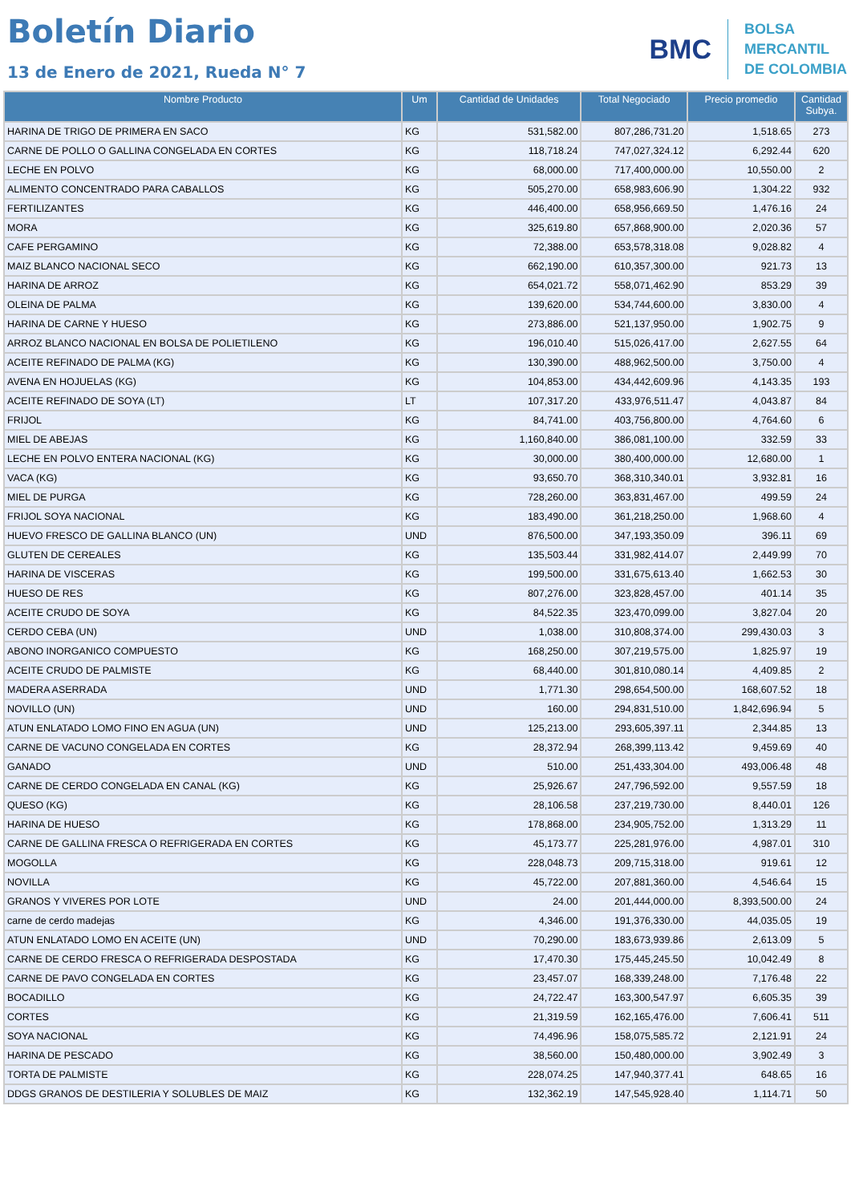Boletín Diario
13 de Enero de 2021, Rueda N° 7
BMC
BOLSA
MERCANTIL
DE COLOMBIA
| Nombre Producto | Um | Cantidad de Unidades | Total Negociado | Precio promedio | Cantidad Subya. |
| --- | --- | --- | --- | --- | --- |
| HARINA DE TRIGO DE PRIMERA EN SACO | KG | 531,582.00 | 807,286,731.20 | 1,518.65 | 273 |
| CARNE DE POLLO O GALLINA CONGELADA EN CORTES | KG | 118,718.24 | 747,027,324.12 | 6,292.44 | 620 |
| LECHE EN POLVO | KG | 68,000.00 | 717,400,000.00 | 10,550.00 | 2 |
| ALIMENTO CONCENTRADO PARA CABALLOS | KG | 505,270.00 | 658,983,606.90 | 1,304.22 | 932 |
| FERTILIZANTES | KG | 446,400.00 | 658,956,669.50 | 1,476.16 | 24 |
| MORA | KG | 325,619.80 | 657,868,900.00 | 2,020.36 | 57 |
| CAFE PERGAMINO | KG | 72,388.00 | 653,578,318.08 | 9,028.82 | 4 |
| MAIZ BLANCO NACIONAL SECO | KG | 662,190.00 | 610,357,300.00 | 921.73 | 13 |
| HARINA DE ARROZ | KG | 654,021.72 | 558,071,462.90 | 853.29 | 39 |
| OLEINA DE PALMA | KG | 139,620.00 | 534,744,600.00 | 3,830.00 | 4 |
| HARINA DE CARNE Y HUESO | KG | 273,886.00 | 521,137,950.00 | 1,902.75 | 9 |
| ARROZ BLANCO NACIONAL EN BOLSA DE POLIETILENO | KG | 196,010.40 | 515,026,417.00 | 2,627.55 | 64 |
| ACEITE REFINADO DE PALMA (KG) | KG | 130,390.00 | 488,962,500.00 | 3,750.00 | 4 |
| AVENA EN HOJUELAS (KG) | KG | 104,853.00 | 434,442,609.96 | 4,143.35 | 193 |
| ACEITE REFINADO DE SOYA (LT) | LT | 107,317.20 | 433,976,511.47 | 4,043.87 | 84 |
| FRIJOL | KG | 84,741.00 | 403,756,800.00 | 4,764.60 | 6 |
| MIEL DE ABEJAS | KG | 1,160,840.00 | 386,081,100.00 | 332.59 | 33 |
| LECHE EN POLVO ENTERA NACIONAL (KG) | KG | 30,000.00 | 380,400,000.00 | 12,680.00 | 1 |
| VACA (KG) | KG | 93,650.70 | 368,310,340.01 | 3,932.81 | 16 |
| MIEL DE PURGA | KG | 728,260.00 | 363,831,467.00 | 499.59 | 24 |
| FRIJOL SOYA NACIONAL | KG | 183,490.00 | 361,218,250.00 | 1,968.60 | 4 |
| HUEVO FRESCO DE GALLINA BLANCO (UN) | UND | 876,500.00 | 347,193,350.09 | 396.11 | 69 |
| GLUTEN DE CEREALES | KG | 135,503.44 | 331,982,414.07 | 2,449.99 | 70 |
| HARINA DE VISCERAS | KG | 199,500.00 | 331,675,613.40 | 1,662.53 | 30 |
| HUESO DE RES | KG | 807,276.00 | 323,828,457.00 | 401.14 | 35 |
| ACEITE CRUDO DE SOYA | KG | 84,522.35 | 323,470,099.00 | 3,827.04 | 20 |
| CERDO CEBA (UN) | UND | 1,038.00 | 310,808,374.00 | 299,430.03 | 3 |
| ABONO INORGANICO COMPUESTO | KG | 168,250.00 | 307,219,575.00 | 1,825.97 | 19 |
| ACEITE CRUDO DE PALMISTE | KG | 68,440.00 | 301,810,080.14 | 4,409.85 | 2 |
| MADERA ASERRADA | UND | 1,771.30 | 298,654,500.00 | 168,607.52 | 18 |
| NOVILLO (UN) | UND | 160.00 | 294,831,510.00 | 1,842,696.94 | 5 |
| ATUN ENLATADO LOMO FINO EN AGUA (UN) | UND | 125,213.00 | 293,605,397.11 | 2,344.85 | 13 |
| CARNE DE VACUNO CONGELADA EN CORTES | KG | 28,372.94 | 268,399,113.42 | 9,459.69 | 40 |
| GANADO | UND | 510.00 | 251,433,304.00 | 493,006.48 | 48 |
| CARNE DE CERDO CONGELADA EN CANAL (KG) | KG | 25,926.67 | 247,796,592.00 | 9,557.59 | 18 |
| QUESO (KG) | KG | 28,106.58 | 237,219,730.00 | 8,440.01 | 126 |
| HARINA DE HUESO | KG | 178,868.00 | 234,905,752.00 | 1,313.29 | 11 |
| CARNE DE GALLINA FRESCA O REFRIGERADA EN CORTES | KG | 45,173.77 | 225,281,976.00 | 4,987.01 | 310 |
| MOGOLLA | KG | 228,048.73 | 209,715,318.00 | 919.61 | 12 |
| NOVILLA | KG | 45,722.00 | 207,881,360.00 | 4,546.64 | 15 |
| GRANOS Y VIVERES POR LOTE | UND | 24.00 | 201,444,000.00 | 8,393,500.00 | 24 |
| carne de cerdo madejas | KG | 4,346.00 | 191,376,330.00 | 44,035.05 | 19 |
| ATUN ENLATADO LOMO EN ACEITE (UN) | UND | 70,290.00 | 183,673,939.86 | 2,613.09 | 5 |
| CARNE DE CERDO FRESCA O REFRIGERADA DESPOSTADA | KG | 17,470.30 | 175,445,245.50 | 10,042.49 | 8 |
| CARNE DE PAVO CONGELADA EN CORTES | KG | 23,457.07 | 168,339,248.00 | 7,176.48 | 22 |
| BOCADILLO | KG | 24,722.47 | 163,300,547.97 | 6,605.35 | 39 |
| CORTES | KG | 21,319.59 | 162,165,476.00 | 7,606.41 | 511 |
| SOYA NACIONAL | KG | 74,496.96 | 158,075,585.72 | 2,121.91 | 24 |
| HARINA DE PESCADO | KG | 38,560.00 | 150,480,000.00 | 3,902.49 | 3 |
| TORTA DE PALMISTE | KG | 228,074.25 | 147,940,377.41 | 648.65 | 16 |
| DDGS GRANOS DE DESTILERIA Y SOLUBLES DE MAIZ | KG | 132,362.19 | 147,545,928.40 | 1,114.71 | 50 |